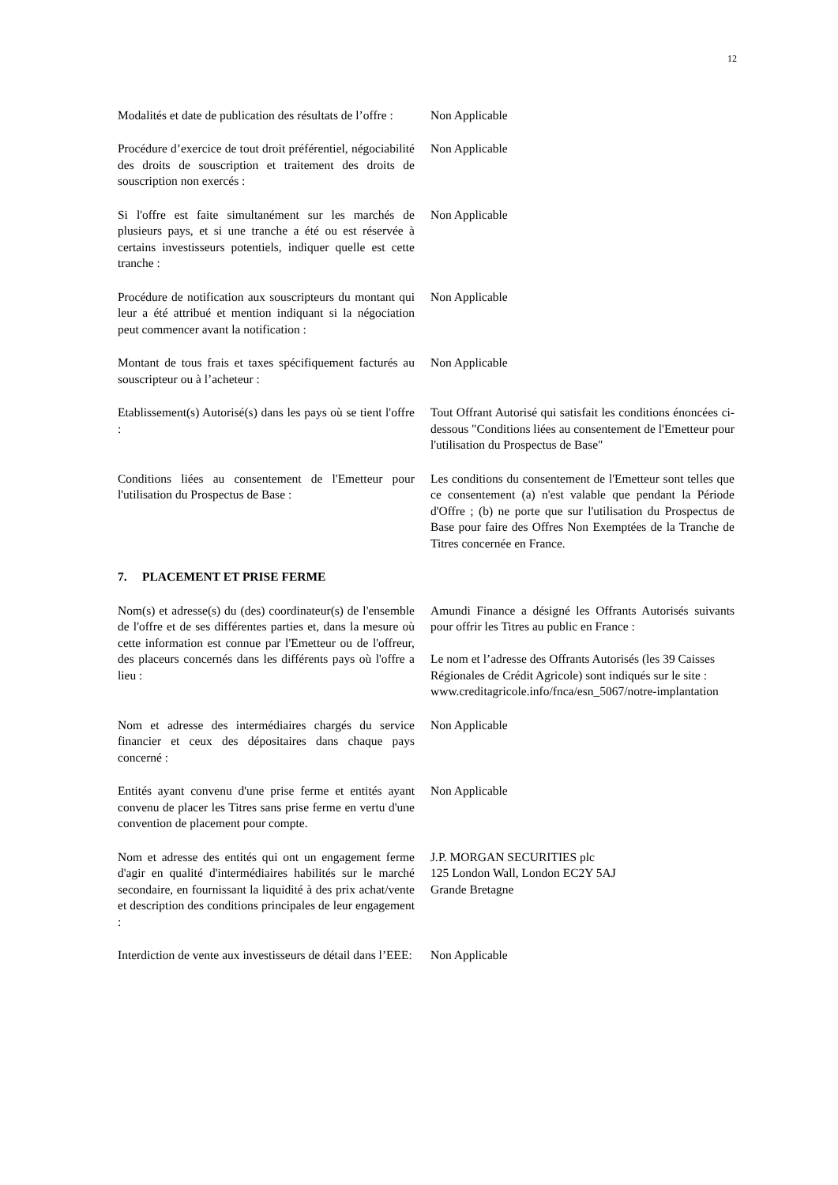12
Modalités et date de publication des résultats de l’offre :
Non Applicable
Procédure d’exercice de tout droit préférentiel, négociabilité des droits de souscription et traitement des droits de souscription non exercés :
Non Applicable
Si l'offre est faite simultanément sur les marchés de plusieurs pays, et si une tranche a été ou est réservée à certains investisseurs potentiels, indiquer quelle est cette tranche :
Non Applicable
Procédure de notification aux souscripteurs du montant qui leur a été attribué et mention indiquant si la négociation peut commencer avant la notification :
Non Applicable
Montant de tous frais et taxes spécifiquement facturés au souscripteur ou à l’acheteur :
Non Applicable
Etablissement(s) Autorisé(s) dans les pays où se tient l'offre :
Tout Offrant Autorisé qui satisfait les conditions énoncées ci-dessous "Conditions liées au consentement de l'Emetteur pour l'utilisation du Prospectus de Base"
Conditions liées au consentement de l'Emetteur pour l'utilisation du Prospectus de Base :
Les conditions du consentement de l'Emetteur sont telles que ce consentement (a) n'est valable que pendant la Période d'Offre ; (b) ne porte que sur l'utilisation du Prospectus de Base pour faire des Offres Non Exemptées de la Tranche de Titres concernée en France.
7. PLACEMENT ET PRISE FERME
Nom(s) et adresse(s) du (des) coordinateur(s) de l'ensemble de l'offre et de ses différentes parties et, dans la mesure où cette information est connue par l'Emetteur ou de l'offreur, des placeurs concernés dans les différents pays où l'offre a lieu :
Amundi Finance a désigné les Offrants Autorisés suivants pour offrir les Titres au public en France :
Le nom et l’adresse des Offrants Autorisés (les 39 Caisses Régionales de Crédit Agricole) sont indiqués sur le site : www.creditagricole.info/fnca/esn_5067/notre-implantation
Nom et adresse des intermédiaires chargés du service financier et ceux des dépositaires dans chaque pays concerné :
Non Applicable
Entités ayant convenu d'une prise ferme et entités ayant convenu de placer les Titres sans prise ferme en vertu d'une convention de placement pour compte.
Non Applicable
Nom et adresse des entités qui ont un engagement ferme d'agir en qualité d'intermédiaires habilités sur le marché secondaire, en fournissant la liquidité à des prix achat/vente et description des conditions principales de leur engagement :
J.P. MORGAN SECURITIES plc
125 London Wall, London EC2Y 5AJ
Grande Bretagne
Interdiction de vente aux investisseurs de détail dans l’EEE:
Non Applicable